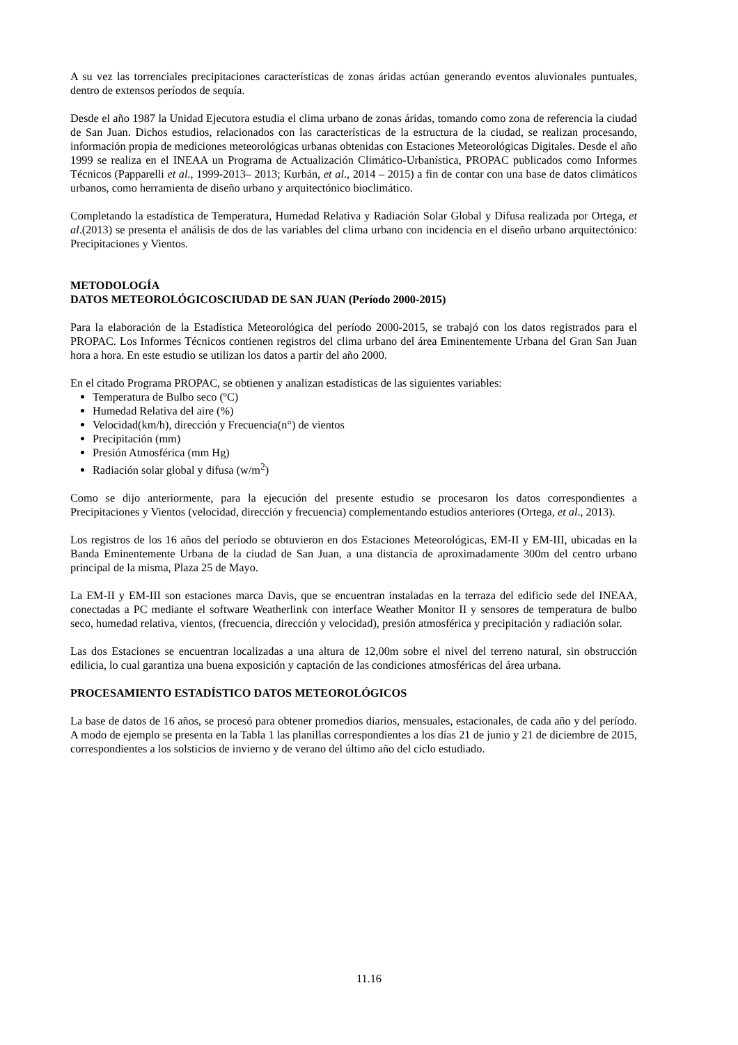A su vez las torrenciales precipitaciones características de zonas áridas actúan generando eventos aluvionales puntuales, dentro de extensos períodos de sequía.
Desde el año 1987 la Unidad Ejecutora estudia el clima urbano de zonas áridas, tomando como zona de referencia la ciudad de San Juan. Dichos estudios, relacionados con las características de la estructura de la ciudad, se realizan procesando, información propia de mediciones meteorológicas urbanas obtenidas con Estaciones Meteorológicas Digitales. Desde el año 1999 se realiza en el INEAA un Programa de Actualización Climático-Urbanística, PROPAC publicados como Informes Técnicos (Papparelli et al., 1999-2013– 2013; Kurbán, et al., 2014 – 2015) a fin de contar con una base de datos climáticos urbanos, como herramienta de diseño urbano y arquitectónico bioclimático.
Completando la estadística de Temperatura, Humedad Relativa y Radiación Solar Global y Difusa realizada por Ortega, et al.(2013) se presenta el análisis de dos de las variables del clima urbano con incidencia en el diseño urbano arquitectónico: Precipitaciones y Vientos.
METODOLOGÍA
DATOS METEOROLÓGICOSCIUDAD DE SAN JUAN (Período 2000-2015)
Para la elaboración de la Estadística Meteorológica del período 2000-2015, se trabajó con los datos registrados para el PROPAC. Los Informes Técnicos contienen registros del clima urbano del área Eminentemente Urbana del Gran San Juan hora a hora. En este estudio se utilizan los datos a partir del año 2000.
En el citado Programa PROPAC, se obtienen y analizan estadísticas de las siguientes variables:
Temperatura de Bulbo seco (ºC)
Humedad Relativa del aire (%)
Velocidad(km/h), dirección y Frecuencia(n°) de vientos
Precipitación (mm)
Presión Atmosférica (mm Hg)
Radiación solar global y difusa (w/m<sup>2</sup>)
Como se dijo anteriormente, para la ejecución del presente estudio se procesaron los datos correspondientes a Precipitaciones y Vientos (velocidad, dirección y frecuencia) complementando estudios anteriores (Ortega, et al., 2013).
Los registros de los 16 años del período se obtuvieron en dos Estaciones Meteorológicas, EM-II y EM-III, ubicadas en la Banda Eminentemente Urbana de la ciudad de San Juan, a una distancia de aproximadamente 300m del centro urbano principal de la misma, Plaza 25 de Mayo.
La EM-II y EM-III son estaciones marca Davis, que se encuentran instaladas en la terraza del edificio sede del INEAA, conectadas a PC mediante el software Weatherlink con interface Weather Monitor II y sensores de temperatura de bulbo seco, humedad relativa, vientos, (frecuencia, dirección y velocidad), presión atmosférica y precipitación y radiación solar.
Las dos Estaciones se encuentran localizadas a una altura de 12,00m sobre el nivel del terreno natural, sin obstrucción edilicia, lo cual garantiza una buena exposición y captación de las condiciones atmosféricas del área urbana.
PROCESAMIENTO ESTADÍSTICO DATOS METEOROLÓGICOS
La base de datos de 16 años, se procesó para obtener promedios diarios, mensuales, estacionales, de cada año y del período. A modo de ejemplo se presenta en la Tabla 1 las planillas correspondientes a los días 21 de junio y 21 de diciembre de 2015, correspondientes a los solsticios de invierno y de verano del último año del ciclo estudiado.
11.16